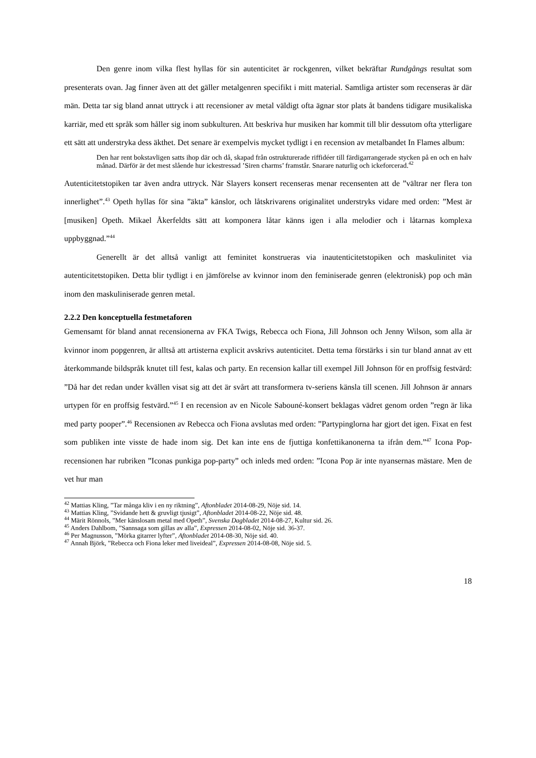Den genre inom vilka flest hyllas för sin autenticitet är rockgenren, vilket bekräftar Rundgångs resultat som presenterats ovan. Jag finner även att det gäller metalgenren specifikt i mitt material. Samtliga artister som recenseras är där män. Detta tar sig bland annat uttryck i att recensioner av metal väldigt ofta ägnar stor plats åt bandens tidigare musikaliska karriär, med ett språk som håller sig inom subkulturen. Att beskriva hur musiken har kommit till blir dessutom ofta ytterligare ett sätt att understryka dess äkthet. Det senare är exempelvis mycket tydligt i en recension av metalbandet In Flames album:
Den har rent bokstavligen satts ihop där och då, skapad från ostrukturerade riffidéer till färdigarrangerade stycken på en och en halv månad. Därför är det mest slående hur ickestressad ’Siren charms’ framstår. Snarare naturlig och ickeforcerad.<sup>42</sup>
Autenticitetstopiken tar även andra uttryck. När Slayers konsert recenseras menar recensenten att de ”vältrar ner flera ton innerlighet”.<sup>43</sup> Opeth hyllas för sina ”äkta” känslor, och låtskrivarens originalitet understryks vidare med orden: ”Mest är [musiken] Opeth. Mikael Åkerfeldts sätt att komponera låtar känns igen i alla melodier och i låtarnas komplexa uppbyggnad.”<sup>44</sup>
Generellt är det alltså vanligt att feminitet konstrueras via inautenticitetstopiken och maskulinitet via autenticitetstopiken. Detta blir tydligt i en jämförelse av kvinnor inom den feminiserade genren (elektronisk) pop och män inom den maskuliniserade genren metal.
2.2.2 Den konceptuella festmetaforen
Gemensamt för bland annat recensionerna av FKA Twigs, Rebecca och Fiona, Jill Johnson och Jenny Wilson, som alla är kvinnor inom popgenren, är alltså att artisterna explicit avskrivs autenticitet. Detta tema förstärks i sin tur bland annat av ett återkommande bildspråk knutet till fest, kalas och party. En recension kallar till exempel Jill Johnson för en proffsig festvärd: ”Då har det redan under kvällen visat sig att det är svårt att transformera tv-seriens känsla till scenen. Jill Johnson är annars urtypen för en proffsig festvärd.”<sup>45</sup> I en recension av en Nicole Sabouné-konsert beklagas vädret genom orden ”regn är lika med party pooper”.<sup>46</sup> Recensionen av Rebecca och Fiona avslutas med orden: ”Partypinglorna har gjort det igen. Fixat en fest som publiken inte visste de hade inom sig. Det kan inte ens de fjuttiga konfettikanonerna ta ifrån dem.”<sup>47</sup> Icona Pop-recensionen har rubriken ”Iconas punkiga pop-party” och inleds med orden: ”Icona Pop är inte nyansernas mästare. Men de vet hur man
<sup>42</sup> Mattias Kling, ”Tar många kliv i en ny riktning”, Aftonbladet 2014-08-29, Nöje sid. 14.
<sup>43</sup> Mattias Kling, ”Svidande hett & gruvligt tjusigt”, Aftonbladet 2014-08-22, Nöje sid. 48.
<sup>44</sup> Märit Rönnols, ”Mer känslosam metal med Opeth”, Svenska Dagbladet 2014-08-27, Kultur sid. 26.
<sup>45</sup> Anders Dahlbom, ”Sannsaga som gillas av alla”, Expressen 2014-08-02, Nöje sid. 36-37.
<sup>46</sup> Per Magnusson, ”Mörka gitarrer lyfter”, Aftonbladet 2014-08-30, Nöje sid. 40.
<sup>47</sup> Annah Björk, ”Rebecca och Fiona leker med liveideal”, Expressen 2014-08-08, Nöje sid. 5.
18